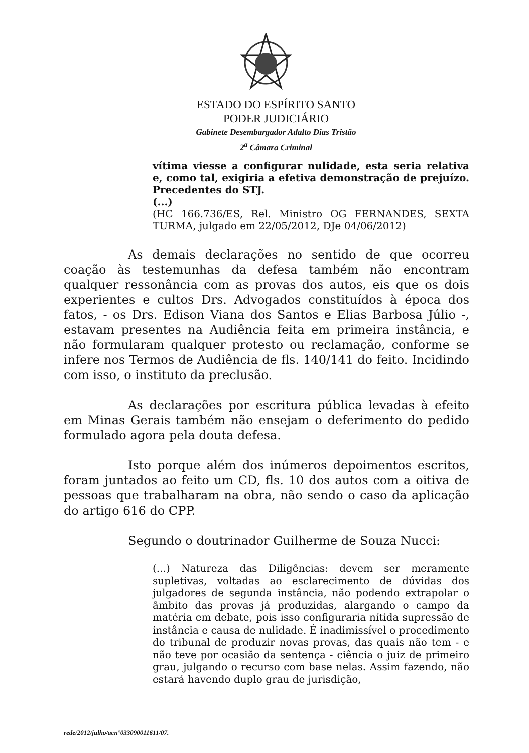ESTADO DO ESPÍRITO SANTO
PODER JUDICIÁRIO
Gabinete Desembargador Adalto Dias Tristão
2<sup>a</sup> Câmara Criminal
vítima viesse a configurar nulidade, esta seria relativa e, como tal, exigiria a efetiva demonstração de prejuízo. Precedentes do STJ.
(...)
(HC 166.736/ES, Rel. Ministro OG FERNANDES, SEXTA TURMA, julgado em 22/05/2012, DJe 04/06/2012)
As demais declarações no sentido de que ocorreu coação às testemunhas da defesa também não encontram qualquer ressonância com as provas dos autos, eis que os dois experientes e cultos Drs. Advogados constituídos à época dos fatos, - os Drs. Edison Viana dos Santos e Elias Barbosa Júlio -, estavam presentes na Audiência feita em primeira instância, e não formularam qualquer protesto ou reclamação, conforme se infere nos Termos de Audiência de fls. 140/141 do feito. Incidindo com isso, o instituto da preclusão.
As declarações por escritura pública levadas à efeito em Minas Gerais também não ensejam o deferimento do pedido formulado agora pela douta defesa.
Isto porque além dos inúmeros depoimentos escritos, foram juntados ao feito um CD, fls. 10 dos autos com a oitiva de pessoas que trabalharam na obra, não sendo o caso da aplicação do artigo 616 do CPP.
Segundo o doutrinador Guilherme de Souza Nucci:
(...) Natureza das Diligências: devem ser meramente supletivas, voltadas ao esclarecimento de dúvidas dos julgadores de segunda instância, não podendo extrapolar o âmbito das provas já produzidas, alargando o campo da matéria em debate, pois isso configuraria nítida supressão de instância e causa de nulidade. É inadimissível o procedimento do tribunal de produzir novas provas, das quais não tem - e não teve por ocasião da sentença - ciência o juiz de primeiro grau, julgando o recurso com base nelas. Assim fazendo, não estará havendo duplo grau de jurisdição,
rede/2012/julho/acn°033090011611/07.